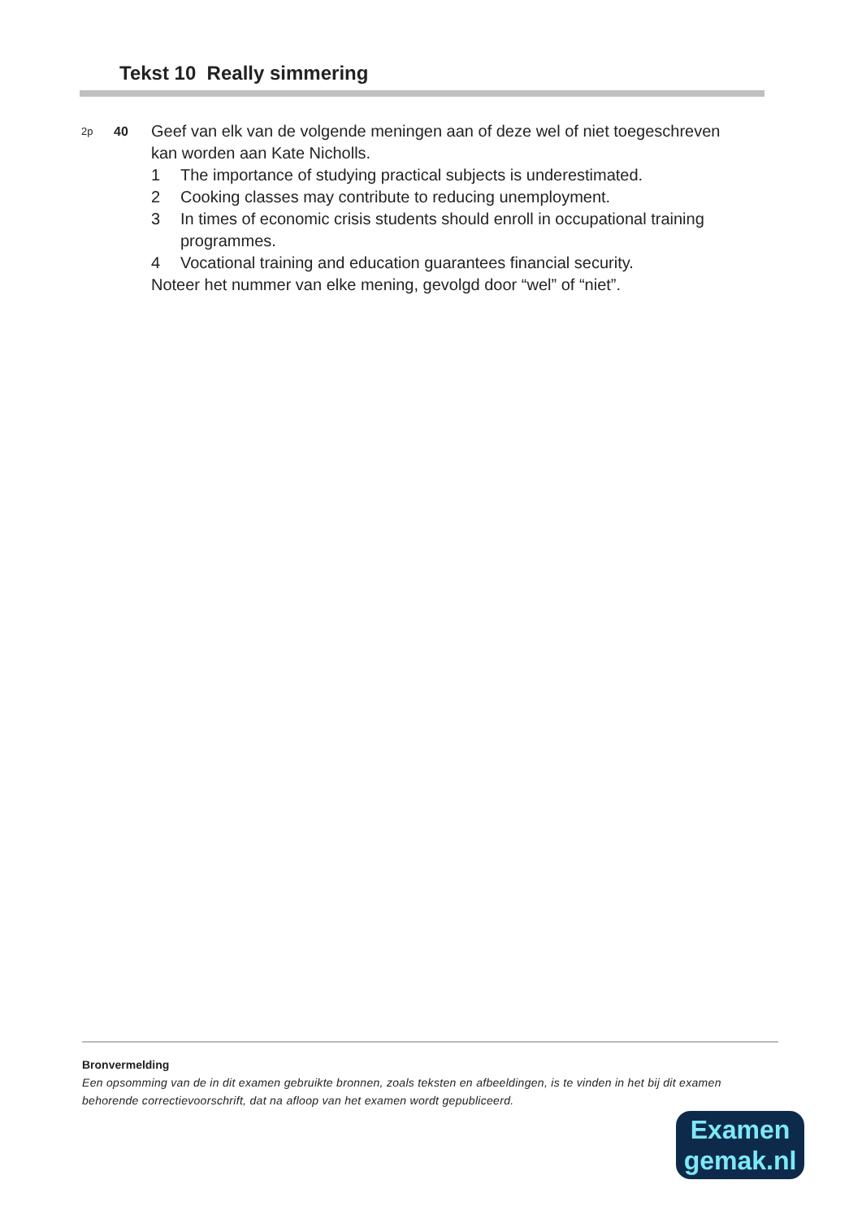Tekst 10 Really simmering
2p
40
Geef van elk van de volgende meningen aan of deze wel of niet toegeschreven kan worden aan Kate Nicholls.
1 The importance of studying practical subjects is underestimated.
2 Cooking classes may contribute to reducing unemployment.
3 In times of economic crisis students should enroll in occupational training programmes.
4 Vocational training and education guarantees financial security.
Noteer het nummer van elke mening, gevolgd door “wel” of “niet”.
Bronvermelding
Een opsomming van de in dit examen gebruikte bronnen, zoals teksten en afbeeldingen, is te vinden in het bij dit examen behorende correctievoorschrift, dat na afloop van het examen wordt gepubliceerd.
Examen
gemak.nl